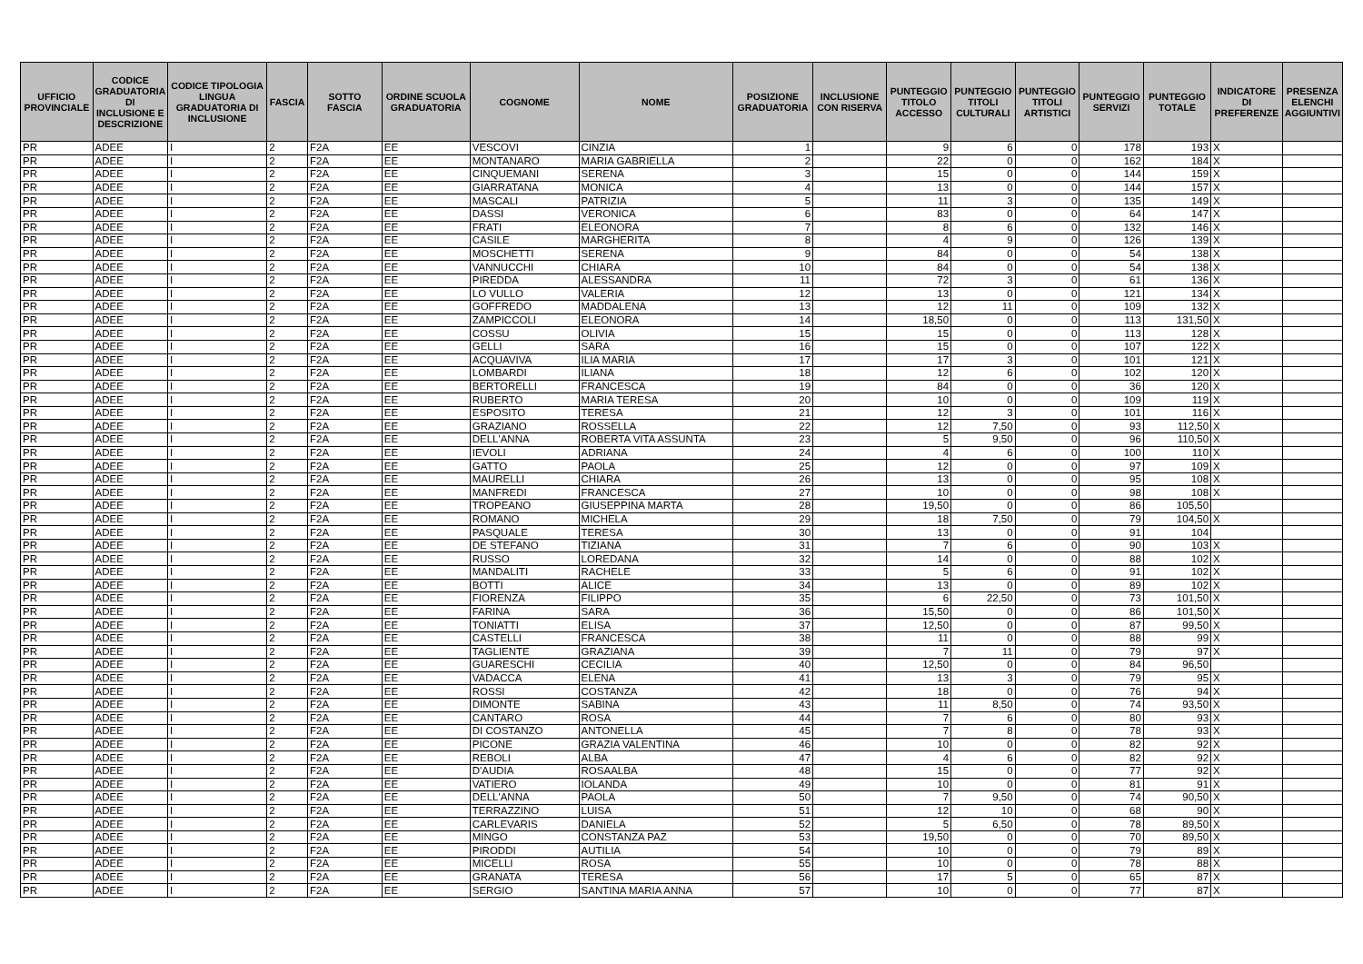| UFFICIO PROVINCIALE | CODICE GRADUATORIA DI INCLUSIONE E DESCRIZIONE | CODICE TIPOLOGIA LINGUA GRADUATORIA DI INCLUSIONE | FASCIA | SOTTO FASCIA | ORDINE SCUOLA GRADUATORIA | COGNOME | NOME | POSIZIONE GRADUATORIA | INCLUSIONE CON RISERVA | PUNTEGGIO TITOLO ACCESSO | PUNTEGGIO TITOLI CULTURALI | PUNTEGGIO TITOLI ARTISTICI | PUNTEGGIO SERVIZI | PUNTEGGIO TOTALE | INDICATORE DI PREFERENZE | PRESENZA ELENCHI AGGIUNTIVI |
| --- | --- | --- | --- | --- | --- | --- | --- | --- | --- | --- | --- | --- | --- | --- | --- | --- |
| PR | ADEE | I | 2 | F2A | EE | VESCOVI | CINZIA | 1 | | 9 | 6 | 0 | 178 | 193 | X | |
| PR | ADEE | I | 2 | F2A | EE | MONTANARO | MARIA GABRIELLA | 2 | | 22 | 0 | 0 | 162 | 184 | X | |
| PR | ADEE | I | 2 | F2A | EE | CINQUEMANI | SERENA | 3 | | 15 | 0 | 0 | 144 | 159 | X | |
| PR | ADEE | I | 2 | F2A | EE | GIARRATANA | MONICA | 4 | | 13 | 0 | 0 | 144 | 157 | X | |
| PR | ADEE | I | 2 | F2A | EE | MASCALI | PATRIZIA | 5 | | 11 | 3 | 0 | 135 | 149 | X | |
| PR | ADEE | I | 2 | F2A | EE | DASSI | VERONICA | 6 | | 83 | 0 | 0 | 64 | 147 | X | |
| PR | ADEE | I | 2 | F2A | EE | FRATI | ELEONORA | 7 | | 8 | 6 | 0 | 132 | 146 | X | |
| PR | ADEE | I | 2 | F2A | EE | CASILE | MARGHERITA | 8 | | 4 | 9 | 0 | 126 | 139 | X | |
| PR | ADEE | I | 2 | F2A | EE | MOSCHETTI | SERENA | 9 | | 84 | 0 | 0 | 54 | 138 | X | |
| PR | ADEE | I | 2 | F2A | EE | VANNUCCHI | CHIARA | 10 | | 84 | 0 | 0 | 54 | 138 | X | |
| PR | ADEE | I | 2 | F2A | EE | PIREDDA | ALESSANDRA | 11 | | 72 | 3 | 0 | 61 | 136 | X | |
| PR | ADEE | I | 2 | F2A | EE | LO VULLO | VALERIA | 12 | | 13 | 0 | 0 | 121 | 134 | X | |
| PR | ADEE | I | 2 | F2A | EE | GOFFREDO | MADDALENA | 13 | | 12 | 11 | 0 | 109 | 132 | X | |
| PR | ADEE | I | 2 | F2A | EE | ZAMPICCOLI | ELEONORA | 14 | | 18,50 | 0 | 0 | 113 | 131,50 | X | |
| PR | ADEE | I | 2 | F2A | EE | COSSU | OLIVIA | 15 | | 15 | 0 | 0 | 113 | 128 | X | |
| PR | ADEE | I | 2 | F2A | EE | GELLI | SARA | 16 | | 15 | 0 | 0 | 107 | 122 | X | |
| PR | ADEE | I | 2 | F2A | EE | ACQUAVIVA | ILIA MARIA | 17 | | 17 | 3 | 0 | 101 | 121 | X | |
| PR | ADEE | I | 2 | F2A | EE | LOMBARDI | ILIANA | 18 | | 12 | 6 | 0 | 102 | 120 | X | |
| PR | ADEE | I | 2 | F2A | EE | BERTORELLI | FRANCESCA | 19 | | 84 | 0 | 0 | 36 | 120 | X | |
| PR | ADEE | I | 2 | F2A | EE | RUBERTO | MARIA TERESA | 20 | | 10 | 0 | 0 | 109 | 119 | X | |
| PR | ADEE | I | 2 | F2A | EE | ESPOSITO | TERESA | 21 | | 12 | 3 | 0 | 101 | 116 | X | |
| PR | ADEE | I | 2 | F2A | EE | GRAZIANO | ROSSELLA | 22 | | 12 | 7,50 | 0 | 93 | 112,50 | X | |
| PR | ADEE | I | 2 | F2A | EE | DELL'ANNA | ROBERTA VITA ASSUNTA | 23 | | 5 | 9,50 | 0 | 96 | 110,50 | X | |
| PR | ADEE | I | 2 | F2A | EE | IEVOLI | ADRIANA | 24 | | 4 | 6 | 0 | 100 | 110 | X | |
| PR | ADEE | I | 2 | F2A | EE | GATTO | PAOLA | 25 | | 12 | 0 | 0 | 97 | 109 | X | |
| PR | ADEE | I | 2 | F2A | EE | MAURELLI | CHIARA | 26 | | 13 | 0 | 0 | 95 | 108 | X | |
| PR | ADEE | I | 2 | F2A | EE | MANFREDI | FRANCESCA | 27 | | 10 | 0 | 0 | 98 | 108 | X | |
| PR | ADEE | I | 2 | F2A | EE | TROPEANO | GIUSEPPINA MARTA | 28 | | 19,50 | 0 | 0 | 86 | 105,50 | | |
| PR | ADEE | I | 2 | F2A | EE | ROMANO | MICHELA | 29 | | 18 | 7,50 | 0 | 79 | 104,50 | X | |
| PR | ADEE | I | 2 | F2A | EE | PASQUALE | TERESA | 30 | | 13 | 0 | 0 | 91 | 104 | | |
| PR | ADEE | I | 2 | F2A | EE | DE STEFANO | TIZIANA | 31 | | 7 | 6 | 0 | 90 | 103 | X | |
| PR | ADEE | I | 2 | F2A | EE | RUSSO | LOREDANA | 32 | | 14 | 0 | 0 | 88 | 102 | X | |
| PR | ADEE | I | 2 | F2A | EE | MANDALITI | RACHELE | 33 | | 5 | 6 | 0 | 91 | 102 | X | |
| PR | ADEE | I | 2 | F2A | EE | BOTTI | ALICE | 34 | | 13 | 0 | 0 | 89 | 102 | X | |
| PR | ADEE | I | 2 | F2A | EE | FIORENZA | FILIPPO | 35 | | 6 | 22,50 | 0 | 73 | 101,50 | X | |
| PR | ADEE | I | 2 | F2A | EE | FARINA | SARA | 36 | | 15,50 | 0 | 0 | 86 | 101,50 | X | |
| PR | ADEE | I | 2 | F2A | EE | TONIATTI | ELISA | 37 | | 12,50 | 0 | 0 | 87 | 99,50 | X | |
| PR | ADEE | I | 2 | F2A | EE | CASTELLI | FRANCESCA | 38 | | 11 | 0 | 0 | 88 | 99 | X | |
| PR | ADEE | I | 2 | F2A | EE | TAGLIENTE | GRAZIANA | 39 | | 7 | 11 | 0 | 79 | 97 | X | |
| PR | ADEE | I | 2 | F2A | EE | GUARESCHI | CECILIA | 40 | | 12,50 | 0 | 0 | 84 | 96,50 | | |
| PR | ADEE | I | 2 | F2A | EE | VADACCA | ELENA | 41 | | 13 | 3 | 0 | 79 | 95 | X | |
| PR | ADEE | I | 2 | F2A | EE | ROSSI | COSTANZA | 42 | | 18 | 0 | 0 | 76 | 94 | X | |
| PR | ADEE | I | 2 | F2A | EE | DIMONTE | SABINA | 43 | | 11 | 8,50 | 0 | 74 | 93,50 | X | |
| PR | ADEE | I | 2 | F2A | EE | CANTARO | ROSA | 44 | | 7 | 6 | 0 | 80 | 93 | X | |
| PR | ADEE | I | 2 | F2A | EE | DI COSTANZO | ANTONELLA | 45 | | 7 | 8 | 0 | 78 | 93 | X | |
| PR | ADEE | I | 2 | F2A | EE | PICONE | GRAZIA VALENTINA | 46 | | 10 | 0 | 0 | 82 | 92 | X | |
| PR | ADEE | I | 2 | F2A | EE | REBOLI | ALBA | 47 | | 4 | 6 | 0 | 82 | 92 | X | |
| PR | ADEE | I | 2 | F2A | EE | D'AUDIA | ROSAALBA | 48 | | 15 | 0 | 0 | 77 | 92 | X | |
| PR | ADEE | I | 2 | F2A | EE | VATIERO | IOLANDA | 49 | | 10 | 0 | 0 | 81 | 91 | X | |
| PR | ADEE | I | 2 | F2A | EE | DELL'ANNA | PAOLA | 50 | | 7 | 9,50 | 0 | 74 | 90,50 | X | |
| PR | ADEE | I | 2 | F2A | EE | TERRAZZINO | LUISA | 51 | | 12 | 10 | 0 | 68 | 90 | X | |
| PR | ADEE | I | 2 | F2A | EE | CARLEVARIS | DANIELA | 52 | | 5 | 6,50 | 0 | 78 | 89,50 | X | |
| PR | ADEE | I | 2 | F2A | EE | MINGO | CONSTANZA PAZ | 53 | | 19,50 | 0 | 0 | 70 | 89,50 | X | |
| PR | ADEE | I | 2 | F2A | EE | PIRODDI | AUTILIA | 54 | | 10 | 0 | 0 | 79 | 89 | X | |
| PR | ADEE | I | 2 | F2A | EE | MICELLI | ROSA | 55 | | 10 | 0 | 0 | 78 | 88 | X | |
| PR | ADEE | I | 2 | F2A | EE | GRANATA | TERESA | 56 | | 17 | 5 | 0 | 65 | 87 | X | |
| PR | ADEE | I | 2 | F2A | EE | SERGIO | SANTINA MARIA ANNA | 57 | | 10 | 0 | 0 | 77 | 87 | X | |